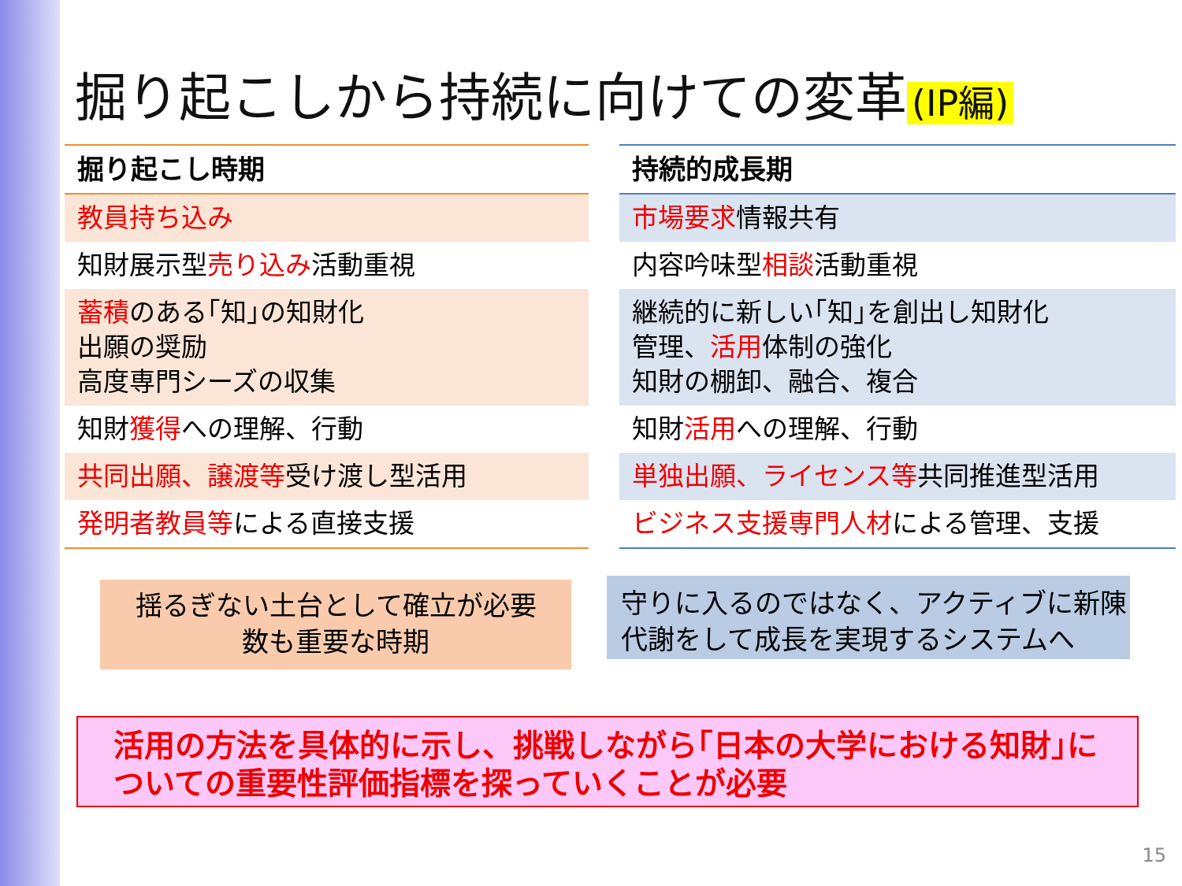掘り起こしから持続に向けての変革 (IP編)
| 掘り起こし時期 |
| --- |
| 教員持ち込み |
| 知財展示型 売り込み 活動重視 |
| 蓄積 のある｢知｣の知財化 出願の奨励 高度専門シーズの収集 |
| 知財 獲得 への理解、行動 |
| 共同出願、譲渡等 受け渡し型活用 |
| 発明者教員等 による直接支援 |
| 持続的成長期 |
| --- |
| 市場要求 情報共有 |
| 内容吟味型 相談 活動重視 |
| 継続的に新しい｢知｣を創出し知財化 管理、 活用 体制の強化 知財の棚卸、融合、複合 |
| 知財 活用 への理解、行動 |
| 単独出願、ライセンス等 共同推進型活用 |
| ビジネス支援専門人材 による管理、支援 |
揺るぎない土台として確立が必要
数も重要な時期
守りに入るのではなく、アクティブに新陳
代謝をして成長を実現するシステムへ
活用の方法を具体的に示し、挑戦しながら｢日本の大学における知財｣に
ついての重要性評価指標を探っていくことが必要
15